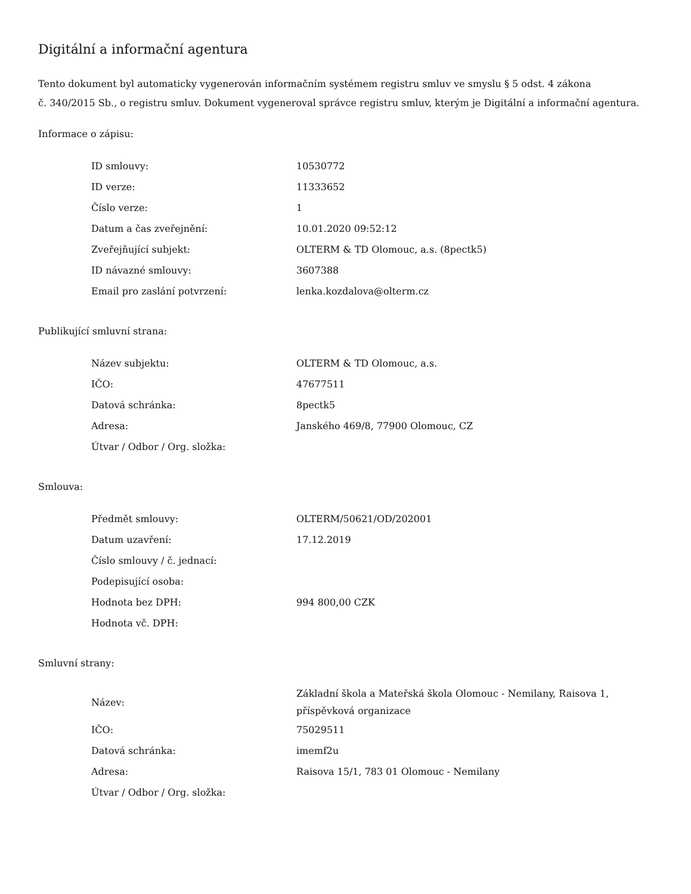Digitální a informační agentura
Tento dokument byl automaticky vygenerován informačním systémem registru smluv ve smyslu § 5 odst. 4 zákona
č. 340/2015 Sb., o registru smluv. Dokument vygeneroval správce registru smluv, kterým je Digitální a informační agentura.
Informace o zápisu:
| ID smlouvy: | 10530772 |
| ID verze: | 11333652 |
| Číslo verze: | 1 |
| Datum a čas zveřejnění: | 10.01.2020 09:52:12 |
| Zveřejňující subjekt: | OLTERM & TD Olomouc, a.s. (8pectk5) |
| ID návazné smlouvy: | 3607388 |
| Email pro zaslání potvrzení: | lenka.kozdalova@olterm.cz |
Publikující smluvní strana:
| Název subjektu: | OLTERM & TD Olomouc, a.s. |
| IČO: | 47677511 |
| Datová schránka: | 8pectk5 |
| Adresa: | Janského 469/8, 77900 Olomouc, CZ |
| Útvar / Odbor / Org. složka: | |
Smlouva:
| Předmět smlouvy: | OLTERM/50621/OD/202001 |
| Datum uzavření: | 17.12.2019 |
| Číslo smlouvy / č. jednací: | |
| Podepisující osoba: | |
| Hodnota bez DPH: | 994 800,00 CZK |
| Hodnota vč. DPH: | |
Smluvní strany:
| Název: | Základní škola a Mateřská škola Olomouc - Nemilany, Raisova 1, příspěvková organizace |
| IČO: | 75029511 |
| Datová schránka: | imemf2u |
| Adresa: | Raisova 15/1, 783 01 Olomouc - Nemilany |
| Útvar / Odbor / Org. složka: | |